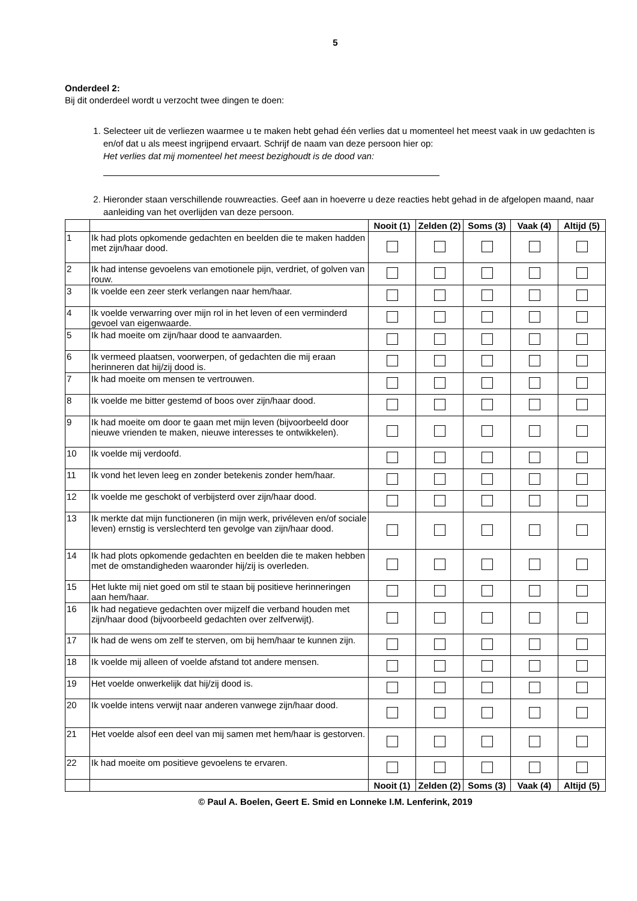5
Onderdeel 2:
Bij dit onderdeel wordt u verzocht twee dingen te doen:
1. Selecteer uit de verliezen waarmee u te maken hebt gehad één verlies dat u momenteel het meest vaak in uw gedachten is en/of dat u als meest ingrijpend ervaart. Schrijf de naam van deze persoon hier op:
Het verlies dat mij momenteel het meest bezighoudt is de dood van:
2. Hieronder staan verschillende rouwreacties. Geef aan in hoeverre u deze reacties hebt gehad in de afgelopen maand, naar aanleiding van het overlijden van deze persoon.
| | | Nooit (1) | Zelden (2) | Soms (3) | Vaak (4) | Altijd (5) |
| 1 | Ik had plots opkomende gedachten en beelden die te maken hadden met zijn/haar dood. | | | | | |
| 2 | Ik had intense gevoelens van emotionele pijn, verdriet, of golven van rouw. | | | | | |
| 3 | Ik voelde een zeer sterk verlangen naar hem/haar. | | | | | |
| 4 | Ik voelde verwarring over mijn rol in het leven of een verminderd gevoel van eigenwaarde. | | | | | |
| 5 | Ik had moeite om zijn/haar dood te aanvaarden. | | | | | |
| 6 | Ik vermeed plaatsen, voorwerpen, of gedachten die mij eraan herinneren dat hij/zij dood is. | | | | | |
| 7 | Ik had moeite om mensen te vertrouwen. | | | | | |
| 8 | Ik voelde me bitter gestemd of boos over zijn/haar dood. | | | | | |
| 9 | Ik had moeite om door te gaan met mijn leven (bijvoorbeeld door nieuwe vrienden te maken, nieuwe interesses te ontwikkelen). | | | | | |
| 10 | Ik voelde mij verdoofd. | | | | | |
| 11 | Ik vond het leven leeg en zonder betekenis zonder hem/haar. | | | | | |
| 12 | Ik voelde me geschokt of verbijsterd over zijn/haar dood. | | | | | |
| 13 | Ik merkte dat mijn functioneren (in mijn werk, privéleven en/of sociale leven) ernstig is verslechterd ten gevolge van zijn/haar dood. | | | | | |
| 14 | Ik had plots opkomende gedachten en beelden die te maken hebben met de omstandigheden waaronder hij/zij is overleden. | | | | | |
| 15 | Het lukte mij niet goed om stil te staan bij positieve herinneringen aan hem/haar. | | | | | |
| 16 | Ik had negatieve gedachten over mijzelf die verband houden met zijn/haar dood (bijvoorbeeld gedachten over zelfverwijt). | | | | | |
| 17 | Ik had de wens om zelf te sterven, om bij hem/haar te kunnen zijn. | | | | | |
| 18 | Ik voelde mij alleen of voelde afstand tot andere mensen. | | | | | |
| 19 | Het voelde onwerkelijk dat hij/zij dood is. | | | | | |
| 20 | Ik voelde intens verwijt naar anderen vanwege zijn/haar dood. | | | | | |
| 21 | Het voelde alsof een deel van mij samen met hem/haar is gestorven. | | | | | |
| 22 | Ik had moeite om positieve gevoelens te ervaren. | | | | | |
| | | Nooit (1) | Zelden (2) | Soms (3) | Vaak (4) | Altijd (5) |
© Paul A. Boelen, Geert E. Smid en Lonneke I.M. Lenferink, 2019